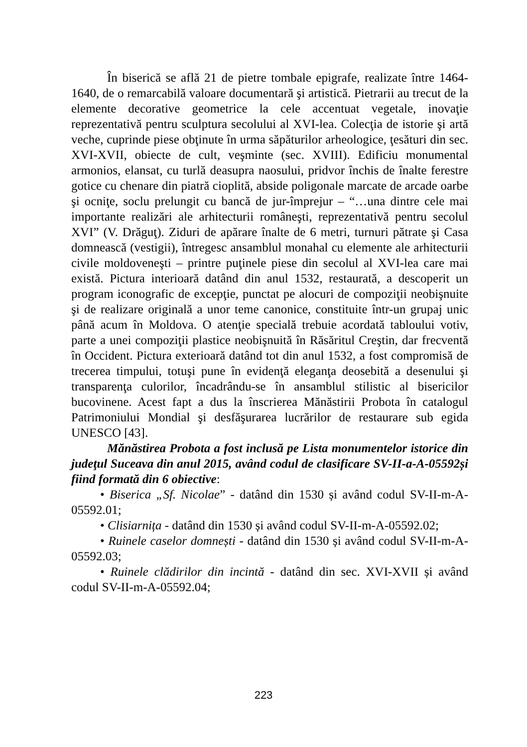În biserică se află 21 de pietre tombale epigrafe, realizate între 1464-1640, de o remarcabilă valoare documentară şi artistică. Pietrarii au trecut de la elemente decorative geometrice la cele accentuat vegetale, inovaţie reprezentativă pentru sculptura secolului al XVI-lea. Colecţia de istorie şi artă veche, cuprinde piese obţinute în urma săpăturilor arheologice, ţesături din sec. XVI-XVII, obiecte de cult, veşminte (sec. XVIII). Edificiu monumental armonios, elansat, cu turlă deasupra naosului, pridvor închis de înalte ferestre gotice cu chenare din piatră cioplită, abside poligonale marcate de arcade oarbe şi ocniţe, soclu prelungit cu bancă de jur-împrejur – “…una dintre cele mai importante realizări ale arhitecturii româneşti, reprezentativă pentru secolul XVI” (V. Drăguţ). Ziduri de apărare înalte de 6 metri, turnuri pătrate şi Casa domnească (vestigii), întregesc ansamblul monahal cu elemente ale arhitecturii civile moldoveneşti – printre puţinele piese din secolul al XVI-lea care mai există. Pictura interioară datând din anul 1532, restaurată, a descoperit un program iconografic de excepţie, punctat pe alocuri de compoziţii neobişnuite şi de realizare originală a unor teme canonice, constituite într-un grupaj unic până acum în Moldova. O atenţie specială trebuie acordată tabloului votiv, parte a unei compoziţii plastice neobişnuită în Răsăritul Creştin, dar frecventă în Occident. Pictura exterioară datând tot din anul 1532, a fost compromisă de trecerea timpului, totuşi pune în evidenţă eleganţa deosebită a desenului şi transparenţa culorilor, încadrându-se în ansamblul stilistic al bisericilor bucovinene. Acest fapt a dus la înscrierea Mănăstirii Probota în catalogul Patrimoniului Mondial şi desfăşurarea lucrărilor de restaurare sub egida UNESCO [43].
Mănăstirea Probota a fost inclusă pe Lista monumentelor istorice din judeţul Suceava din anul 2015, având codul de clasificare SV-II-a-A-05592și fiind formată din 6 obiective:
• Biserica „Sf. Nicolae” - datând din 1530 și având codul SV-II-m-A-05592.01;
• Clisiarnița - datând din 1530 și având codul SV-II-m-A-05592.02;
• Ruinele caselor domnești - datând din 1530 și având codul SV-II-m-A-05592.03;
• Ruinele clădirilor din incintă - datând din sec. XVI-XVII și având codul SV-II-m-A-05592.04;
223